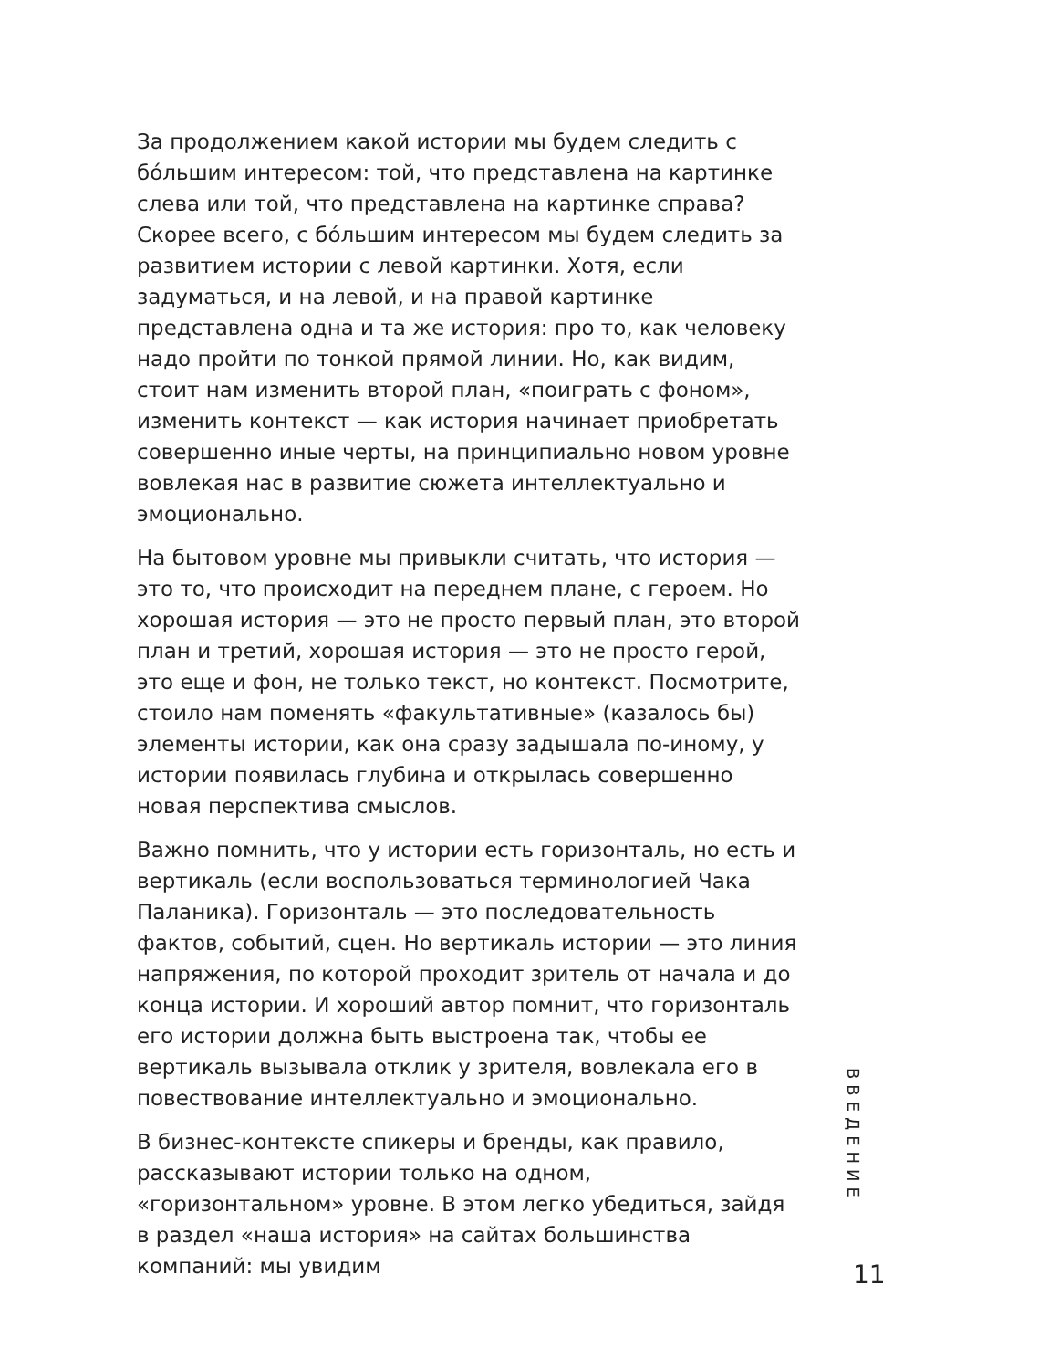За продолжением какой истории мы будем следить с бóльшим интересом: той, что представлена на картинке слева или той, что представлена на картинке справа? Скорее всего, с бóльшим интересом мы будем следить за развитием истории с левой картинки. Хотя, если задуматься, и на левой, и на правой картинке представлена одна и та же история: про то, как человеку надо пройти по тонкой прямой линии. Но, как видим, стоит нам изменить второй план, «поиграть с фоном», изменить контекст — как история начинает приобретать совершенно иные черты, на принципиально новом уровне вовлекая нас в развитие сюжета интеллектуально и эмоционально.
На бытовом уровне мы привыкли считать, что история — это то, что происходит на переднем плане, с героем. Но хорошая история — это не просто первый план, это второй план и третий, хорошая история — это не просто герой, это еще и фон, не только текст, но контекст. Посмотрите, стоило нам поменять «факультативные» (казалось бы) элементы истории, как она сразу задышала по-иному, у истории появилась глубина и открылась совершенно новая перспектива смыслов.
Важно помнить, что у истории есть горизонталь, но есть и вертикаль (если воспользоваться терминологией Чака Паланика). Горизонталь — это последовательность фактов, событий, сцен. Но вертикаль истории — это линия напряжения, по которой проходит зритель от начала и до конца истории. И хороший автор помнит, что горизонталь его истории должна быть выстроена так, чтобы ее вертикаль вызывала отклик у зрителя, вовлекала его в повествование интеллектуально и эмоционально.
В бизнес-контексте спикеры и бренды, как правило, рассказывают истории только на одном, «горизонтальном» уровне. В этом легко убедиться, зайдя в раздел «наша история» на сайтах большинства компаний: мы увидим
ВВЕДЕНИЕ
11